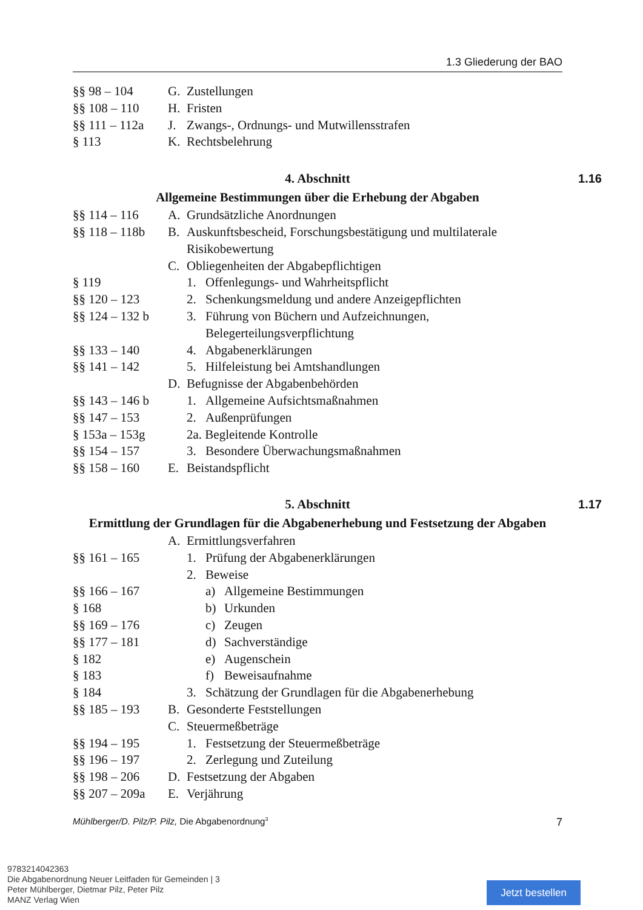1.3 Gliederung der BAO
§§ 98 – 104 G. Zustellungen
§§ 108 – 110 H. Fristen
§§ 111 – 112a
J. Zwangs-, Ordnungs- und Mutwillensstrafen
§ 113 K. Rechtsbelehrung
4. Abschnitt 1.16
Allgemeine Bestimmungen über die Erhebung der Abgaben
§§ 114 – 116 A. Grundsätzliche Anordnungen
§§ 118 – 118b
B. Auskunftsbescheid, Forschungsbestätigung und multilaterale Risikobewertung
C. Obliegenheiten der Abgabepflichtigen
§ 119 1. Offenlegungs- und Wahrheitspflicht
§§ 120 – 123 2. Schenkungsmeldung und andere Anzeigepflichten
§§ 124 – 132 b
3. Führung von Büchern und Aufzeichnungen, Belegerteilungsverpflichtung
§§ 133 – 140 4. Abgabenerklärungen
§§ 141 – 142 5. Hilfeleistung bei Amtshandlungen
D. Befugnisse der Abgabenbehörden
§§ 143 – 146 b
1. Allgemeine Aufsichtsmaßnahmen
§§ 147 – 153 2. Außenprüfungen
§ 153a – 153g
2a. Begleitende Kontrolle
§§ 154 – 157 3. Besondere Überwachungsmaßnahmen
§§ 158 – 160 E. Beistandspflicht
5. Abschnitt 1.17
Ermittlung der Grundlagen für die Abgabenerhebung und Festsetzung der Abgaben
A. Ermittlungsverfahren
§§ 161 – 165 1. Prüfung der Abgabenerklärungen
2. Beweise
§§ 166 – 167 a) Allgemeine Bestimmungen
§ 168 b) Urkunden
§§ 169 – 176 c) Zeugen
§§ 177 – 181 d) Sachverständige
§ 182 e) Augenschein
§ 183 f) Beweisaufnahme
§ 184 3. Schätzung der Grundlagen für die Abgabenerhebung
§§ 185 – 193 B. Gesonderte Feststellungen
C. Steuermeßbeträge
§§ 194 – 195 1. Festsetzung der Steuermeßbeträge
§§ 196 – 197 2. Zerlegung und Zuteilung
§§ 198 – 206 D. Festsetzung der Abgaben
§§ 207 – 209a
E. Verjährung
Mühlberger/D. Pilz/P. Pilz, Die Abgabenordnung<sup>3</sup> 7
9783214042363
Die Abgabenordnung Neuer Leitfaden für Gemeinden | 3
Peter Mühlberger, Dietmar Pilz, Peter Pilz
MANZ Verlag Wien
Jetzt bestellen